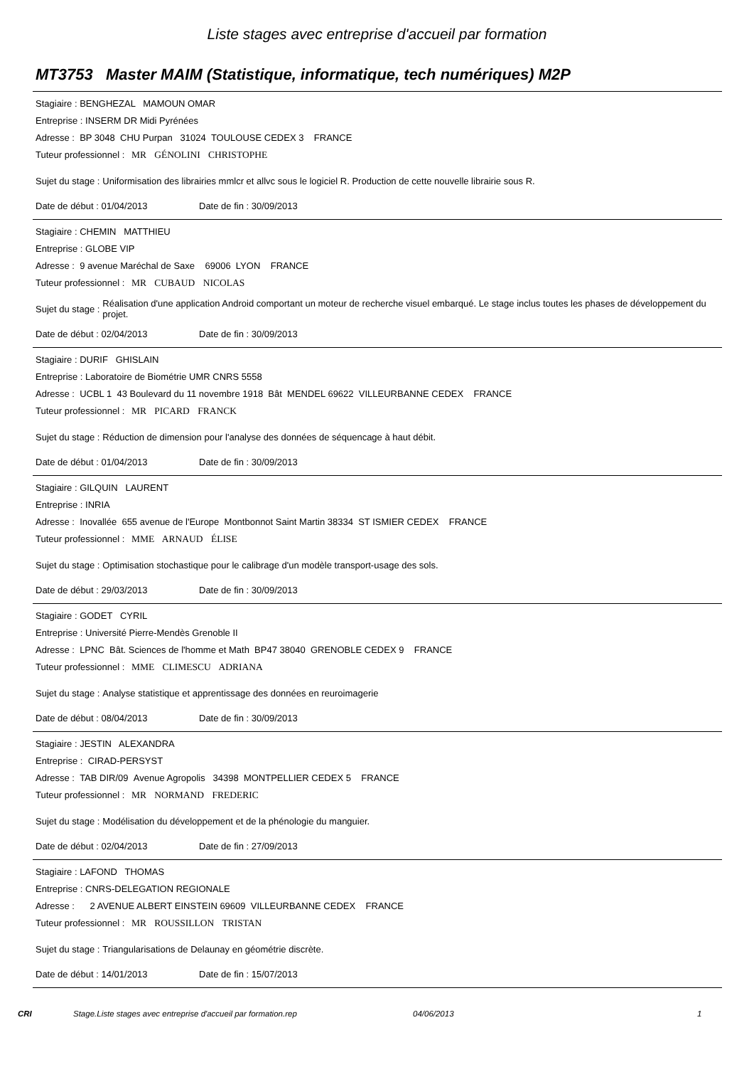Liste stages avec entreprise d'accueil par formation
MT3753 Master MAIM (Statistique, informatique, tech numériques) M2P
Stagiaire : BENGHEZAL MAMOUN OMAR
Entreprise : INSERM DR Midi Pyrénées
Adresse : BP 3048 CHU Purpan 31024 TOULOUSE CEDEX 3 FRANCE
Tuteur professionnel : MR GÉNOLINI CHRISTOPHE
Sujet du stage : Uniformisation des librairies mmlcr et allvc sous le logiciel R. Production de cette nouvelle librairie sous R.
Date de début : 01/04/2013 Date de fin : 30/09/2013
Stagiaire : CHEMIN MATTHIEU
Entreprise : GLOBE VIP
Adresse : 9 avenue Maréchal de Saxe 69006 LYON FRANCE
Tuteur professionnel : MR CUBAUD NICOLAS
Sujet du stage : Réalisation d'une application Android comportant un moteur de recherche visuel embarqué. Le stage inclus toutes les phases de développement du projet.
Date de début : 02/04/2013 Date de fin : 30/09/2013
Stagiaire : DURIF GHISLAIN
Entreprise : Laboratoire de Biométrie UMR CNRS 5558
Adresse : UCBL 1 43 Boulevard du 11 novembre 1918 Bât MENDEL 69622 VILLEURBANNE CEDEX FRANCE
Tuteur professionnel : MR PICARD FRANCK
Sujet du stage : Réduction de dimension pour l'analyse des données de séquencage à haut débit.
Date de début : 01/04/2013 Date de fin : 30/09/2013
Stagiaire : GILQUIN LAURENT
Entreprise : INRIA
Adresse : Inovallée 655 avenue de l'Europe Montbonnot Saint Martin 38334 ST ISMIER CEDEX FRANCE
Tuteur professionnel : MME ARNAUD ÉLISE
Sujet du stage : Optimisation stochastique pour le calibrage d'un modèle transport-usage des sols.
Date de début : 29/03/2013 Date de fin : 30/09/2013
Stagiaire : GODET CYRIL
Entreprise : Université Pierre-Mendès Grenoble II
Adresse : LPNC Bât. Sciences de l'homme et Math BP47 38040 GRENOBLE CEDEX 9 FRANCE
Tuteur professionnel : MME CLIMESCU ADRIANA
Sujet du stage : Analyse statistique et apprentissage des données en reuroimagerie
Date de début : 08/04/2013 Date de fin : 30/09/2013
Stagiaire : JESTIN ALEXANDRA
Entreprise : CIRAD-PERSYST
Adresse : TAB DIR/09 Avenue Agropolis 34398 MONTPELLIER CEDEX 5 FRANCE
Tuteur professionnel : MR NORMAND FREDERIC
Sujet du stage : Modélisation du développement et de la phénologie du manguier.
Date de début : 02/04/2013 Date de fin : 27/09/2013
Stagiaire : LAFOND THOMAS
Entreprise : CNRS-DELEGATION REGIONALE
Adresse : 2 AVENUE ALBERT EINSTEIN 69609 VILLEURBANNE CEDEX FRANCE
Tuteur professionnel : MR ROUSSILLON TRISTAN
Sujet du stage : Triangularisations de Delaunay en géométrie discrète.
Date de début : 14/01/2013 Date de fin : 15/07/2013
CRI Stage.Liste stages avec entreprise d'accueil par formation.rep 04/06/2013 1